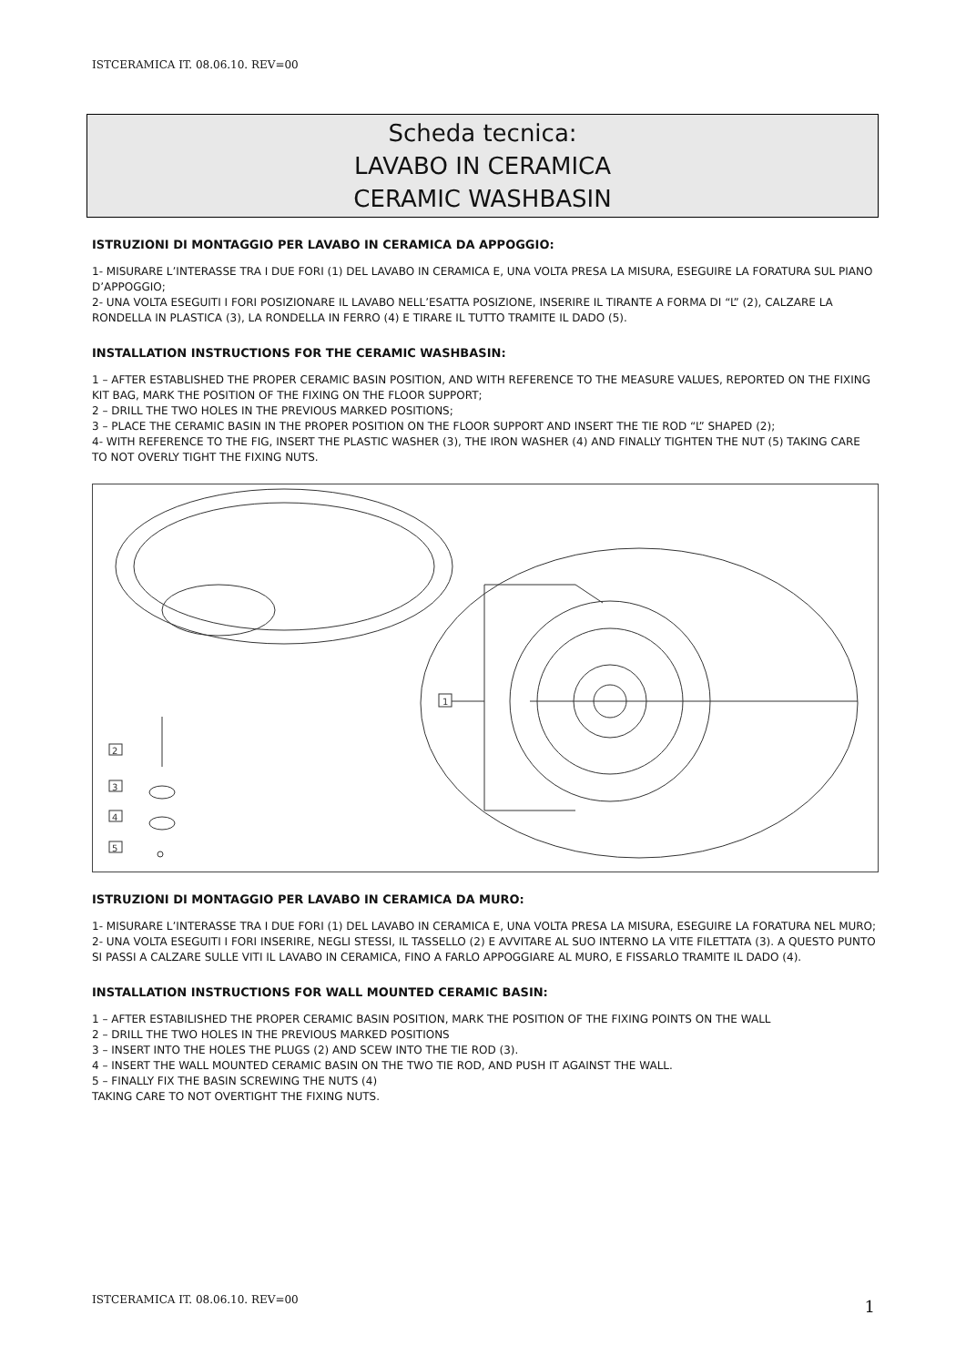ISTCERAMICA IT. 08.06.10. REV=00
Scheda tecnica:
LAVABO IN CERAMICA
CERAMIC WASHBASIN
ISTRUZIONI DI MONTAGGIO PER LAVABO IN CERAMICA DA APPOGGIO:
1- MISURARE L’INTERASSE TRA I DUE FORI (1) DEL LAVABO IN CERAMICA E, UNA VOLTA PRESA LA MISURA, ESEGUIRE LA FORATURA SUL PIANO D’APPOGGIO;
2- UNA VOLTA ESEGUITI I FORI POSIZIONARE IL LAVABO NELL’ESATTA POSIZIONE, INSERIRE IL TIRANTE A FORMA DI “L” (2), CALZARE LA RONDELLA IN PLASTICA (3), LA RONDELLA IN FERRO (4) E TIRARE IL TUTTO TRAMITE IL DADO (5).
INSTALLATION INSTRUCTIONS FOR THE CERAMIC WASHBASIN:
1 – AFTER ESTABLISHED THE PROPER CERAMIC BASIN POSITION, AND WITH REFERENCE TO THE MEASURE VALUES, REPORTED ON THE FIXING KIT BAG, MARK THE POSITION OF THE FIXING ON THE FLOOR SUPPORT;
2 – DRILL THE TWO HOLES IN THE PREVIOUS MARKED POSITIONS;
3 – PLACE THE CERAMIC BASIN IN THE PROPER POSITION ON THE FLOOR SUPPORT AND INSERT THE TIE ROD “L” SHAPED (2);
4- WITH REFERENCE TO THE FIG, INSERT THE PLASTIC WASHER (3), THE IRON WASHER (4) AND FINALLY TIGHTEN THE NUT (5) TAKING CARE TO NOT OVERLY TIGHT THE FIXING NUTS.
2
3
4
5
1
ISTRUZIONI DI MONTAGGIO PER LAVABO IN CERAMICA DA MURO:
1- MISURARE L’INTERASSE TRA I DUE FORI (1) DEL LAVABO IN CERAMICA E, UNA VOLTA PRESA LA MISURA, ESEGUIRE LA FORATURA NEL MURO;
2- UNA VOLTA ESEGUITI I FORI INSERIRE, NEGLI STESSI, IL TASSELLO (2) E AVVITARE AL SUO INTERNO LA VITE FILETTATA (3). A QUESTO PUNTO SI PASSI A CALZARE SULLE VITI IL LAVABO IN CERAMICA, FINO A FARLO APPOGGIARE AL MURO, E FISSARLO TRAMITE IL DADO (4).
INSTALLATION INSTRUCTIONS FOR WALL MOUNTED CERAMIC BASIN:
1 – AFTER ESTABILISHED THE PROPER CERAMIC BASIN POSITION, MARK THE POSITION OF THE FIXING POINTS ON THE WALL
2 – DRILL THE TWO HOLES IN THE PREVIOUS MARKED POSITIONS
3 – INSERT INTO THE HOLES THE PLUGS (2) AND SCEW INTO THE TIE ROD (3).
4 – INSERT THE WALL MOUNTED CERAMIC BASIN ON THE TWO TIE ROD, AND PUSH IT AGAINST THE WALL.
5 – FINALLY FIX THE BASIN SCREWING THE NUTS (4)
TAKING CARE TO NOT OVERTIGHT THE FIXING NUTS.
ISTCERAMICA IT. 08.06.10. REV=00
1